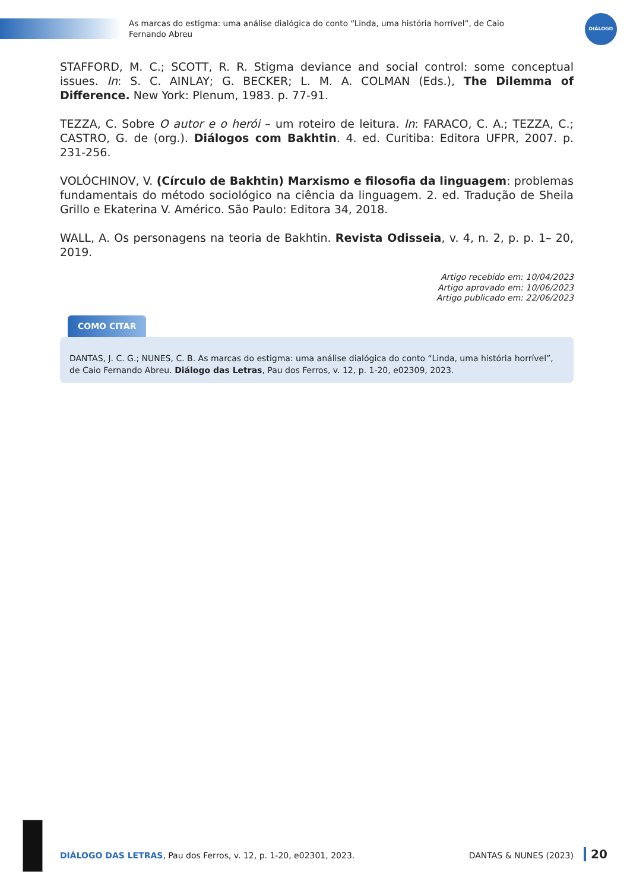As marcas do estigma: uma análise dialógica do conto “Linda, uma história horrível”, de Caio Fernando Abreu
DIÁLOGO
STAFFORD, M. C.; SCOTT, R. R. Stigma deviance and social control: some conceptual issues. In: S. C. AINLAY; G. BECKER; L. M. A. COLMAN (Eds.), The Dilemma of Difference. New York: Plenum, 1983. p. 77-91.
TEZZA, C. Sobre O autor e o herói – um roteiro de leitura. In: FARACO, C. A.; TEZZA, C.; CASTRO, G. de (org.). Diálogos com Bakhtin. 4. ed. Curitiba: Editora UFPR, 2007. p. 231-256.
VOLÓCHINOV, V. (Círculo de Bakhtin) Marxismo e filosofia da linguagem: problemas fundamentais do método sociológico na ciência da linguagem. 2. ed. Tradução de Sheila Grillo e Ekaterina V. Américo. São Paulo: Editora 34, 2018.
WALL, A. Os personagens na teoria de Bakhtin. Revista Odisseia, v. 4, n. 2, p. p. 1– 20, 2019.
Artigo recebido em: 10/04/2023
Artigo aprovado em: 10/06/2023
Artigo publicado em: 22/06/2023
COMO CITAR
DANTAS, J. C. G.; NUNES, C. B. As marcas do estigma: uma análise dialógica do conto “Linda, uma história horrível”, de Caio Fernando Abreu. Diálogo das Letras, Pau dos Ferros, v. 12, p. 1-20, e02309, 2023.
DIÁLOGO DAS LETRAS, Pau dos Ferros, v. 12, p. 1-20, e02301, 2023. DANTAS & NUNES (2023) 20